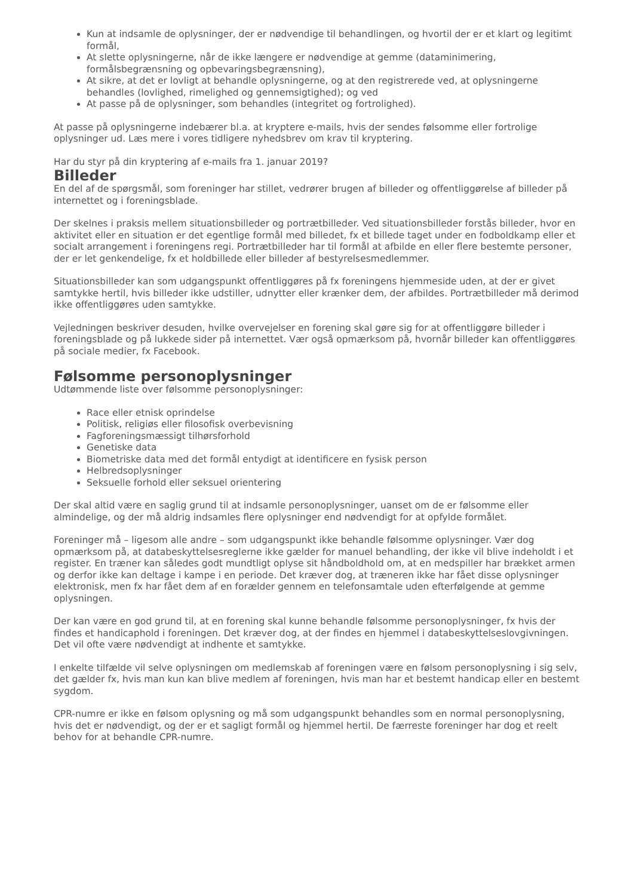Kun at indsamle de oplysninger, der er nødvendige til behandlingen, og hvortil der er et klart og legitimt formål,
At slette oplysningerne, når de ikke længere er nødvendige at gemme (dataminimering, formålsbegrænsning og opbevaringsbegrænsning),
At sikre, at det er lovligt at behandle oplysningerne, og at den registrerede ved, at oplysningerne behandles (lovlighed, rimelighed og gennemsigtighed); og ved
At passe på de oplysninger, som behandles (integritet og fortrolighed).
At passe på oplysningerne indebærer bl.a. at kryptere e-mails, hvis der sendes følsomme eller fortrolige oplysninger ud. Læs mere i vores tidligere nyhedsbrev om krav til kryptering.
Har du styr på din kryptering af e-mails fra 1. januar 2019?
Billeder
En del af de spørgsmål, som foreninger har stillet, vedrører brugen af billeder og offentliggørelse af billeder på internettet og i foreningsblade.
Der skelnes i praksis mellem situationsbilleder og portrætbilleder. Ved situationsbilleder forstås billeder, hvor en aktivitet eller en situation er det egentlige formål med billedet, fx et billede taget under en fodboldkamp eller et socialt arrangement i foreningens regi. Portrætbilleder har til formål at afbilde en eller flere bestemte personer, der er let genkendelige, fx et holdbillede eller billeder af bestyrelsesmedlemmer.
Situationsbilleder kan som udgangspunkt offentliggøres på fx foreningens hjemmeside uden, at der er givet samtykke hertil, hvis billeder ikke udstiller, udnytter eller krænker dem, der afbildes. Portrætbilleder må derimod ikke offentliggøres uden samtykke.
Vejledningen beskriver desuden, hvilke overvejelser en forening skal gøre sig for at offentliggøre billeder i foreningsblade og på lukkede sider på internettet. Vær også opmærksom på, hvornår billeder kan offentliggøres på sociale medier, fx Facebook.
Følsomme personoplysninger
Udtømmende liste over følsomme personoplysninger:
Race eller etnisk oprindelse
Politisk, religiøs eller filosofisk overbevisning
Fagforeningsmæssigt tilhørsforhold
Genetiske data
Biometriske data med det formål entydigt at identificere en fysisk person
Helbredsoplysninger
Seksuelle forhold eller seksuel orientering
Der skal altid være en saglig grund til at indsamle personoplysninger, uanset om de er følsomme eller almindelige, og der må aldrig indsamles flere oplysninger end nødvendigt for at opfylde formålet.
Foreninger må – ligesom alle andre – som udgangspunkt ikke behandle følsomme oplysninger. Vær dog opmærksom på, at databeskyttelsesreglerne ikke gælder for manuel behandling, der ikke vil blive indeholdt i et register. En træner kan således godt mundtligt oplyse sit håndboldhold om, at en medspiller har brækket armen og derfor ikke kan deltage i kampe i en periode. Det kræver dog, at træneren ikke har fået disse oplysninger elektronisk, men fx har fået dem af en forælder gennem en telefonsamtale uden efterfølgende at gemme oplysningen.
Der kan være en god grund til, at en forening skal kunne behandle følsomme personoplysninger, fx hvis der findes et handicaphold i foreningen. Det kræver dog, at der findes en hjemmel i databeskyttelseslovgivningen. Det vil ofte være nødvendigt at indhente et samtykke.
I enkelte tilfælde vil selve oplysningen om medlemskab af foreningen være en følsom personoplysning i sig selv, det gælder fx, hvis man kun kan blive medlem af foreningen, hvis man har et bestemt handicap eller en bestemt sygdom.
CPR-numre er ikke en følsom oplysning og må som udgangspunkt behandles som en normal personoplysning, hvis det er nødvendigt, og der er et sagligt formål og hjemmel hertil. De færreste foreninger har dog et reelt behov for at behandle CPR-numre.